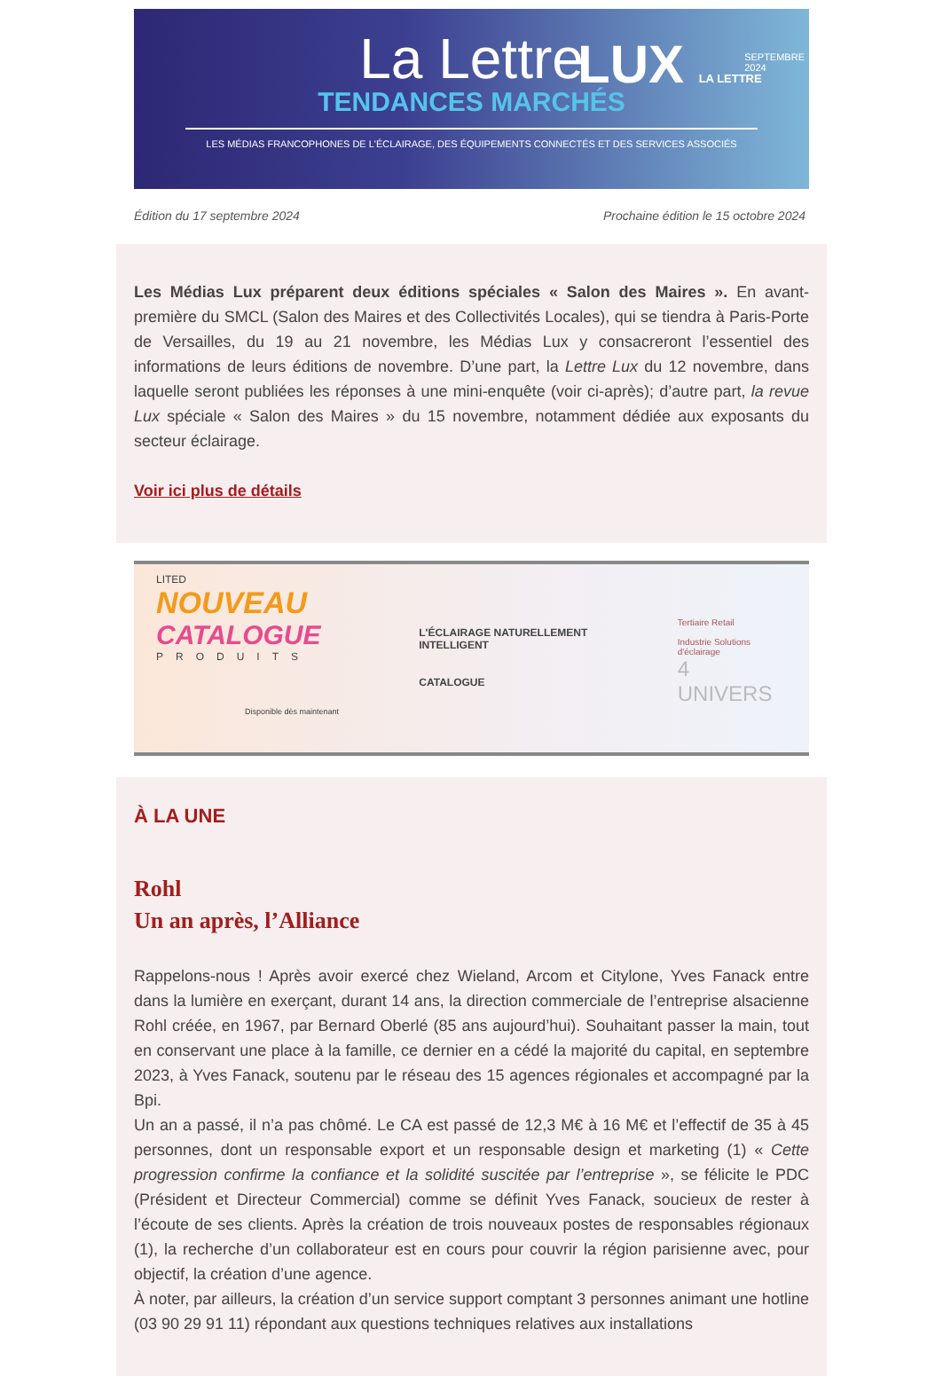La Lettre
TENDANCES MARCHÉS
LUX LA LETTRE
SEPTEMBRE
2024
LES MÉDIAS FRANCOPHONES DE L'ÉCLAIRAGE, DES ÉQUIPEMENTS CONNECTÉS ET DES SERVICES ASSOCIÉS
Édition du 17 septembre 2024 Prochaine édition le 15 octobre 2024
Les Médias Lux préparent deux éditions spéciales « Salon des Maires ». En avant-première du SMCL (Salon des Maires et des Collectivités Locales), qui se tiendra à Paris-Porte de Versailles, du 19 au 21 novembre, les Médias Lux y consacreront l’essentiel des informations de leurs éditions de novembre. D’une part, la Lettre Lux du 12 novembre, dans laquelle seront publiées les réponses à une mini-enquête (voir ci-après); d’autre part, la revue Lux spéciale « Salon des Maires » du 15 novembre, notamment dédiée aux exposants du secteur éclairage.
Voir ici plus de détails
LITED
NOUVEAU
CATALOGUE
PRODUITS
Disponible dès maintenant
L'ÉCLAIRAGE NATURELLEMENT INTELLIGENT
CATALOGUE
Tertiaire Retail
Industrie Solutions d'éclairage
4 UNIVERS
À LA UNE
Rohl
Un an après, l’Alliance
Rappelons-nous ! Après avoir exercé chez Wieland, Arcom et Citylone, Yves Fanack entre dans la lumière en exerçant, durant 14 ans, la direction commerciale de l’entreprise alsacienne Rohl créée, en 1967, par Bernard Oberlé (85 ans aujourd’hui). Souhaitant passer la main, tout en conservant une place à la famille, ce dernier en a cédé la majorité du capital, en septembre 2023, à Yves Fanack, soutenu par le réseau des 15 agences régionales et accompagné par la Bpi.
Un an a passé, il n’a pas chômé. Le CA est passé de 12,3 M€ à 16 M€ et l’effectif de 35 à 45 personnes, dont un responsable export et un responsable design et marketing (1) « Cette progression confirme la confiance et la solidité suscitée par l’entreprise », se félicite le PDC (Président et Directeur Commercial) comme se définit Yves Fanack, soucieux de rester à l’écoute de ses clients. Après la création de trois nouveaux postes de responsables régionaux (1), la recherche d’un collaborateur est en cours pour couvrir la région parisienne avec, pour objectif, la création d’une agence.
À noter, par ailleurs, la création d’un service support comptant 3 personnes animant une hotline (03 90 29 91 11) répondant aux questions techniques relatives aux installations